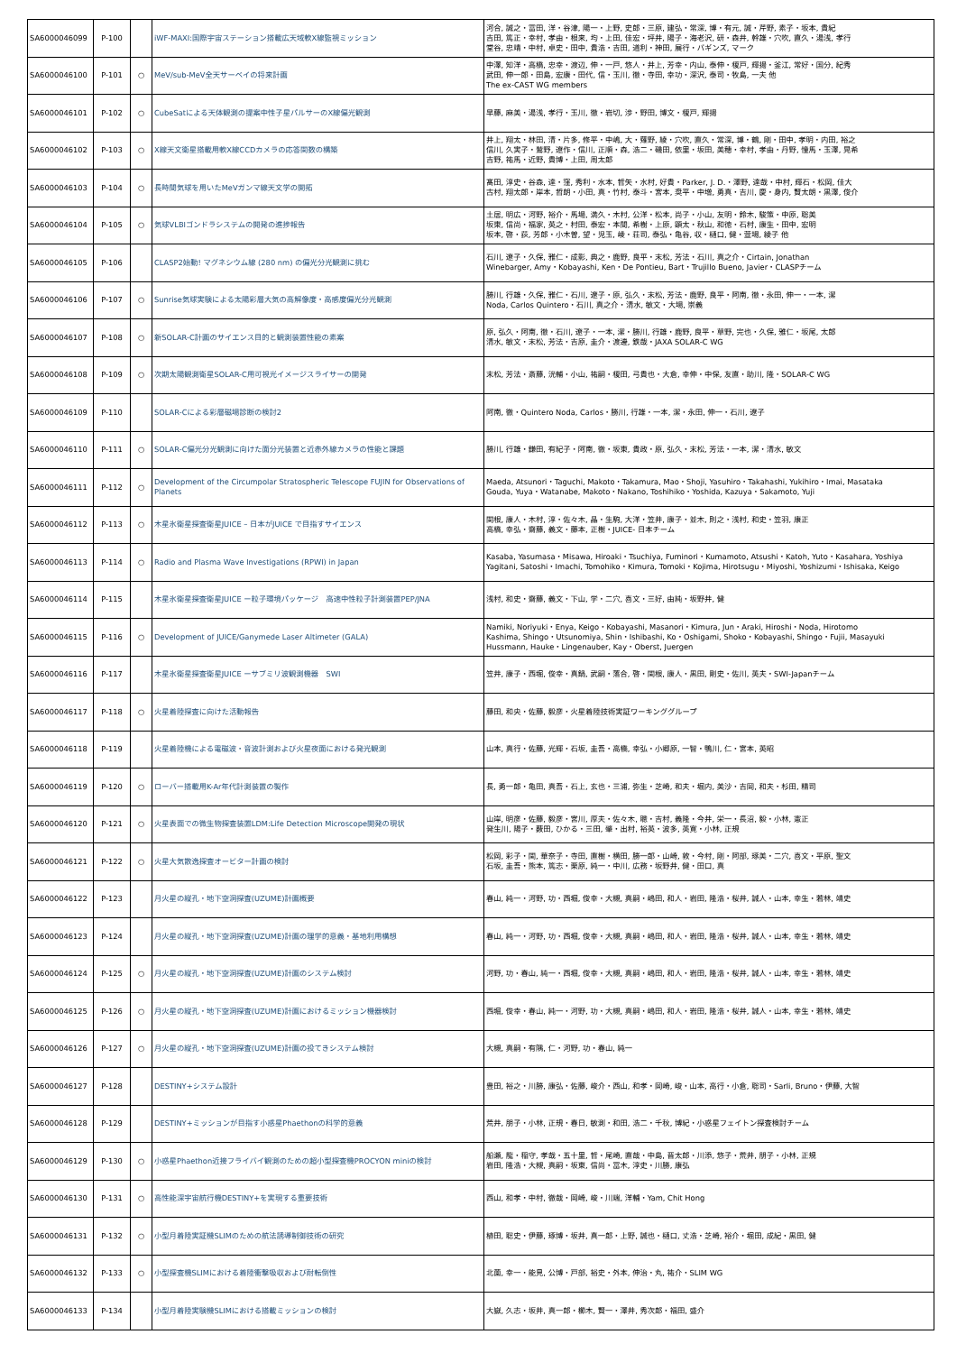| SA6000046099 | P-100 | | iWF-MAXI:国際宇宙ステーション搭載広天域軟X線監視ミッション | 河合, 誠之・冨田, 洋・谷津, 陽一・上野, 史郎・三原, 建弘・常深, 博・有元, 誠・芹野, 素子・坂本, 貴紀 吉田, 篤正・幸村, 孝由・根来, 均・上田, 佳宏・坪井, 陽子・海老沢, 研・森井, 幹雄・穴吹, 直久・湯浅, 孝行 堂谷, 忠靖・中村, 卓史・田中, 貴浩・吉田, 道利・神田, 展行・バギンズ, マーク |
| SA6000046100 | P-101 | ○ | MeV/sub-MeV全天サーベイの将来計画 | 中澤, 知洋・高橋, 忠幸・渡辺, 伸・一戸, 悠人・井上, 芳幸・内山, 泰伸・榎戸, 輝揚・釜江, 常好・国分, 紀秀 武田, 伸一郎・田島, 宏康・田代, 信・玉川, 徹・寺田, 幸功・深沢, 泰司・牧島, 一夫 他 The ex-CAST WG members |
| SA6000046101 | P-102 | ○ | CubeSatによる天体観測の提案中性子星パルサーのX線偏光観測 | 早藤, 麻美・湯浅, 孝行・玉川, 徹・岩切, 渉・野田, 博文・榎戸, 輝揚 |
| SA6000046102 | P-103 | ○ | X線天文衛星搭載用軟X線CCDカメラの応答関数の構築 | 井上, 翔太・林田, 清・片多, 修平・中嶋, 大・薙野, 綾・穴吹, 直久・常深, 博・鶴, 剛・田中, 孝明・内田, 裕之 信川, 久実子・鷲野, 遼作・信川, 正順・森, 浩二・磯田, 依里・坂田, 美穂・幸村, 孝由・丹野, 憧馬・玉澤, 晃希 吉野, 祐馬・近野, 貴博・上田, 周太郎 |
| SA6000046103 | P-104 | ○ | 長時間気球を用いたMeVガンマ線天文学の開拓 | 髙田, 淳史・谷森, 達・窪, 秀利・水本, 哲矢・水村, 好貴・Parker, J. D.・澤野, 達哉・中村, 輝石・松岡, 佳大 古村, 翔太郎・岸本, 哲朗・小田, 真・竹村, 泰斗・宮本, 奨平・中増, 勇真・吉川, 慶・身内, 賢太朗・黒澤, 俊介 |
| SA6000046104 | P-105 | ○ | 気球VLBIゴンドラシステムの開発の進捗報告 | 土居, 明広・河野, 裕介・馬場, 満久・木村, 公洋・松本, 尚子・小山, 友明・鈴木, 駿策・中原, 聡美 坂東, 信尚・福家, 英之・村田, 泰宏・本間, 希樹・上原, 顕太・秋山, 和徳・石村, 康生・田中, 宏明 坂本, 啓・荻, 芳郎・小木曽, 望・児玉, 崚・荘司, 泰弘・亀谷, 収・樋口, 健・萱場, 綾子 他 |
| SA6000046105 | P-106 | | CLASP2始動! マグネシウム線 (280 nm) の偏光分光観測に挑む | 石川, 遼子・久保, 雅仁・成影, 典之・鹿野, 良平・末松, 芳法・石川, 真之介・Cirtain, Jonathan Winebarger, Amy・Kobayashi, Ken・De Pontieu, Bart・Trujillo Bueno, Javier・CLASPチーム |
| SA6000046106 | P-107 | ○ | Sunrise気球実験による太陽彩層大気の高解像度・高感度偏光分光観測 | 勝川, 行雄・久保, 雅仁・石川, 遼子・原, 弘久・末松, 芳法・鹿野, 良平・阿南, 徹・永田, 伸一・一本, 潔 Noda, Carlos Quintero・石川, 真之介・清水, 敏文・大場, 崇義 |
| SA6000046107 | P-108 | ○ | 新SOLAR-C計画のサイエンス目的と観測装置性能の素案 | 原, 弘久・阿南, 徹・石川, 遼子・一本, 潔・勝川, 行雄・鹿野, 良平・草野, 完也・久保, 雅仁・坂尾, 太郎 清水, 敏文・末松, 芳法・吉原, 圭介・渡邊, 鉄哉・JAXA SOLAR-C WG |
| SA6000046108 | P-109 | ○ | 次期太陽観測衛星SOLAR-C用可視光イメージスライサーの開発 | 末松, 芳法・斎藤, 洸輔・小山, 祐嗣・榎田, 弓貴也・大倉, 幸伸・中保, 友直・助川, 隆・SOLAR-C WG |
| SA6000046109 | P-110 | | SOLAR-Cによる彩層磁場診断の検討2 | 阿南, 徹・Quintero Noda, Carlos・勝川, 行雄・一本, 潔・永田, 伸一・石川, 遼子 |
| SA6000046110 | P-111 | ○ | SOLAR-C偏光分光観測に向けた面分光装置と近赤外線カメラの性能と課題 | 勝川, 行雄・鎌田, 有紀子・阿南, 徹・坂東, 貴政・原, 弘久・末松, 芳法・一本, 潔・清水, 敏文 |
| SA6000046111 | P-112 | ○ | Development of the Circumpolar Stratospheric Telescope FUJIN for Observations of Planets | Maeda, Atsunori・Taguchi, Makoto・Takamura, Mao・Shoji, Yasuhiro・Takahashi, Yukihiro・Imai, Masataka Gouda, Yuya・Watanabe, Makoto・Nakano, Toshihiko・Yoshida, Kazuya・Sakamoto, Yuji |
| SA6000046112 | P-113 | ○ | 木星氷衛星探査衛星JUICE – 日本がJUICE で目指すサイエンス | 関根, 康人・木村, 淳・佐々木, 晶・生駒, 大洋・笠井, 康子・並木, 則之・浅村, 和史・笠羽, 康正 高橋, 幸弘・齋藤, 義文・藤本, 正樹・JUICE- 日本チーム |
| SA6000046113 | P-114 | ○ | Radio and Plasma Wave Investigations (RPWI) in Japan | Kasaba, Yasumasa・Misawa, Hiroaki・Tsuchiya, Fuminori・Kumamoto, Atsushi・Katoh, Yuto・Kasahara, Yoshiya Yagitani, Satoshi・Imachi, Tomohiko・Kimura, Tomoki・Kojima, Hirotsugu・Miyoshi, Yoshizumi・Ishisaka, Keigo |
| SA6000046114 | P-115 | | 木星氷衛星探査衛星JUICE ー粒子環境パッケージ 高速中性粒子計測装置PEP/JNA | 浅村, 和史・齋藤, 義文・下山, 学・二穴, 喜文・三好, 由純・坂野井, 健 |
| SA6000046115 | P-116 | ○ | Development of JUICE/Ganymede Laser Altimeter (GALA) | Namiki, Noriyuki・Enya, Keigo・Kobayashi, Masanori・Kimura, Jun・Araki, Hiroshi・Noda, Hirotomo Kashima, Shingo・Utsunomiya, Shin・Ishibashi, Ko・Oshigami, Shoko・Kobayashi, Shingo・Fujii, Masayuki Hussmann, Hauke・Lingenauber, Kay・Oberst, Juergen |
| SA6000046116 | P-117 | | 木星氷衛星探査衛星JUICE ーサブミリ波観測機器 SWI | 笠井, 康子・西堀, 俊幸・真鍋, 武嗣・落合, 啓・関根, 康人・黒田, 剛史・佐川, 英夫・SWI-Japanチーム |
| SA6000046117 | P-118 | ○ | 火星着陸探査に向けた活動報告 | 藤田, 和央・佐藤, 毅彦・火星着陸技術実証ワーキンググループ |
| SA6000046118 | P-119 | | 火星着陸機による電磁波・音波計測および火星夜面における発光観測 | 山本, 真行・佐藤, 光輝・石坂, 圭吾・高橋, 幸弘・小郷原, 一智・鴨川, 仁・宮本, 英昭 |
| SA6000046119 | P-120 | ○ | ローバー搭載用K-Ar年代計測装置の製作 | 長, 勇一郎・亀田, 真吾・石上, 玄也・三浦, 弥生・芝崎, 和夫・堀内, 美沙・吉岡, 和夫・杉田, 精司 |
| SA6000046120 | P-121 | ○ | 火星表面での微生物探査装置LDM:Life Detection Microscope開発の現状 | 山岸, 明彦・佐藤, 毅彦・宮川, 厚夫・佐々木, 聰・吉村, 義隆・今井, 栄一・長沼, 毅・小林, 憲正 発生川, 陽子・薮田, ひかる・三田, 肇・出村, 裕英・波多, 英寛・小林, 正規 |
| SA6000046121 | P-122 | ○ | 火星大気散逸探査オービター計画の検討 | 松岡, 彩子・関, 華奈子・寺田, 直樹・横田, 勝一郎・山崎, 敦・今村, 剛・阿部, 琢美・二穴, 喜文・平原, 聖文 石坂, 圭吾・熊本, 篤志・栗原, 純一・中川, 広務・坂野井, 健・田口, 真 |
| SA6000046122 | P-123 | | 月火星の縦孔・地下空洞探査(UZUME)計画概要 | 春山, 純一・河野, 功・西堀, 俊幸・大槻, 真嗣・嶋田, 和人・岩田, 隆浩・桜井, 誠人・山本, 幸生・若林, 靖史 |
| SA6000046123 | P-124 | | 月火星の縦孔・地下空洞探査(UZUME)計画の理学的意義・基地利用構想 | 春山, 純一・河野, 功・西堀, 俊幸・大槻, 真嗣・嶋田, 和人・岩田, 隆浩・桜井, 誠人・山本, 幸生・若林, 靖史 |
| SA6000046124 | P-125 | ○ | 月火星の縦孔・地下空洞探査(UZUME)計画のシステム検討 | 河野, 功・春山, 純一・西堀, 俊幸・大槻, 真嗣・嶋田, 和人・岩田, 隆浩・桜井, 誠人・山本, 幸生・若林, 靖史 |
| SA6000046125 | P-126 | ○ | 月火星の縦孔・地下空洞探査(UZUME)計画におけるミッション機器検討 | 西堀, 俊幸・春山, 純一・河野, 功・大槻, 真嗣・嶋田, 和人・岩田, 隆浩・桜井, 誠人・山本, 幸生・若林, 靖史 |
| SA6000046126 | P-127 | ○ | 月火星の縦孔・地下空洞探査(UZUME)計画の投てきシステム検討 | 大槻, 真嗣・有隅, 仁・河野, 功・春山, 純一 |
| SA6000046127 | P-128 | | DESTINY+システム設計 | 豊田, 裕之・川勝, 康弘・佐藤, 峻介・西山, 和孝・岡崎, 峻・山本, 高行・小倉, 聡司・Sarli, Bruno・伊藤, 大智 |
| SA6000046128 | P-129 | | DESTINY+ミッションが目指す小惑星Phaethonの科学的意義 | 荒井, 朋子・小林, 正規・春日, 敏測・和田, 浩二・千秋, 博紀・小惑星フェイトン探査検討チーム |
| SA6000046129 | P-130 | ○ | 小惑星Phaethon近接フライバイ観測のための超小型探査機PROCYON miniの検討 | 船瀬, 龍・稲守, 孝哉・五十里, 哲・尾崎, 直哉・中島, 晋太郎・川添, 悠子・荒井, 朋子・小林, 正規 岩田, 隆浩・大槻, 真嗣・坂東, 信尚・冨木, 淳史・川勝, 康弘 |
| SA6000046130 | P-131 | ○ | 高性能深宇宙航行機DESTINY+を実現する重要技術 | 西山, 和孝・中村, 徹哉・岡崎, 峻・川端, 洋輔・Yam, Chit Hong |
| SA6000046131 | P-132 | ○ | 小型月着陸実証機SLIMのための航法誘導制御技術の研究 | 植田, 聡史・伊藤, 琢博・坂井, 真一郎・上野, 誠也・樋口, 丈浩・芝崎, 裕介・堀田, 成紀・黒田, 健 |
| SA6000046132 | P-133 | ○ | 小型探査機SLIMにおける着陸衝撃吸収および耐転倒性 | 北薗, 幸一・能見, 公博・戸部, 裕史・外本, 伸治・丸, 祐介・SLIM WG |
| SA6000046133 | P-134 | | 小型月着陸実験機SLIMにおける搭載ミッションの検討 | 大嶽, 久志・坂井, 真一郎・櫛木, 賢一・澤井, 秀次郎・福田, 盛介 |